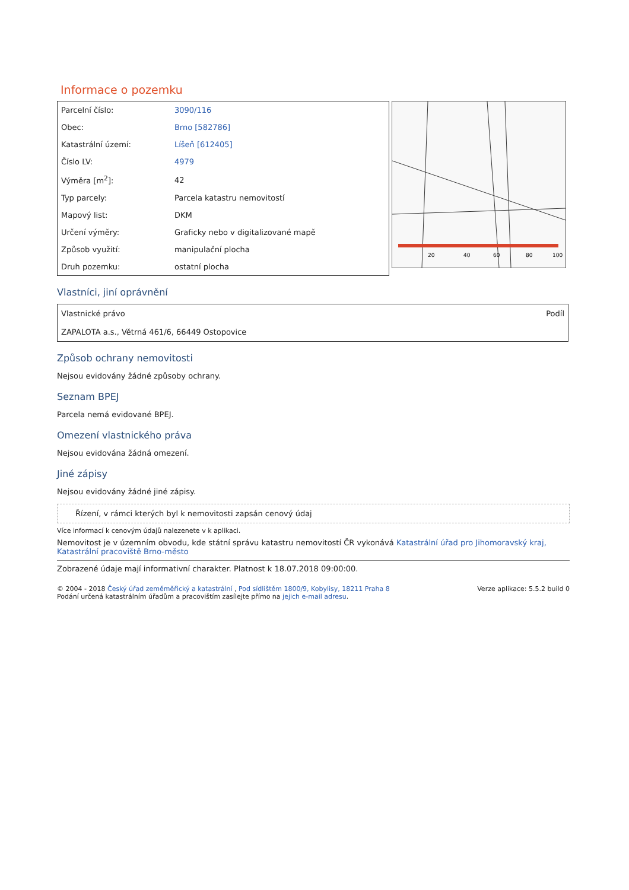Informace o pozemku
| Parcelní číslo: | 3090/116 |
| Obec: | Brno [582786] |
| Katastrální území: | Líšeň [612405] |
| Číslo LV: | 4979 |
| Výměra [m<sup>2</sup>]: | 42 |
| Typ parcely: | Parcela katastru nemovitostí |
| Mapový list: | DKM |
| Určení výměry: | Graficky nebo v digitalizované mapě |
| Způsob využití: | manipulační plocha |
| Druh pozemku: | ostatní plocha |
20
40
60
80
100
Vlastníci, jiní oprávnění
| Vlastnické právo | Podíl |
| --- | --- |
| ZAPALOTA a.s., Větrná 461/6, 66449 Ostopovice | |
Způsob ochrany nemovitosti
Nejsou evidovány žádné způsoby ochrany.
Seznam BPEJ
Parcela nemá evidované BPEJ.
Omezení vlastnického práva
Nejsou evidována žádná omezení.
Jiné zápisy
Nejsou evidovány žádné jiné zápisy.
Řízení, v rámci kterých byl k nemovitosti zapsán cenový údaj
Více informací k cenovým údajů nalezenete v k aplikaci.
Nemovitost je v územním obvodu, kde státní správu katastru nemovitostí ČR vykonává Katastrální úřad pro Jihomoravský kraj, Katastrální pracoviště Brno-město
Zobrazené údaje mají informativní charakter. Platnost k 18.07.2018 09:00:00.
© 2004 - 2018 Český úřad zeměměřický a katastrální , Pod sídlištěm 1800/9, Kobylisy, 18211 Praha 8
Podání určená katastrálním úřadům a pracovištím zasílejte přímo na jejich e-mail adresu.
Verze aplikace: 5.5.2 build 0